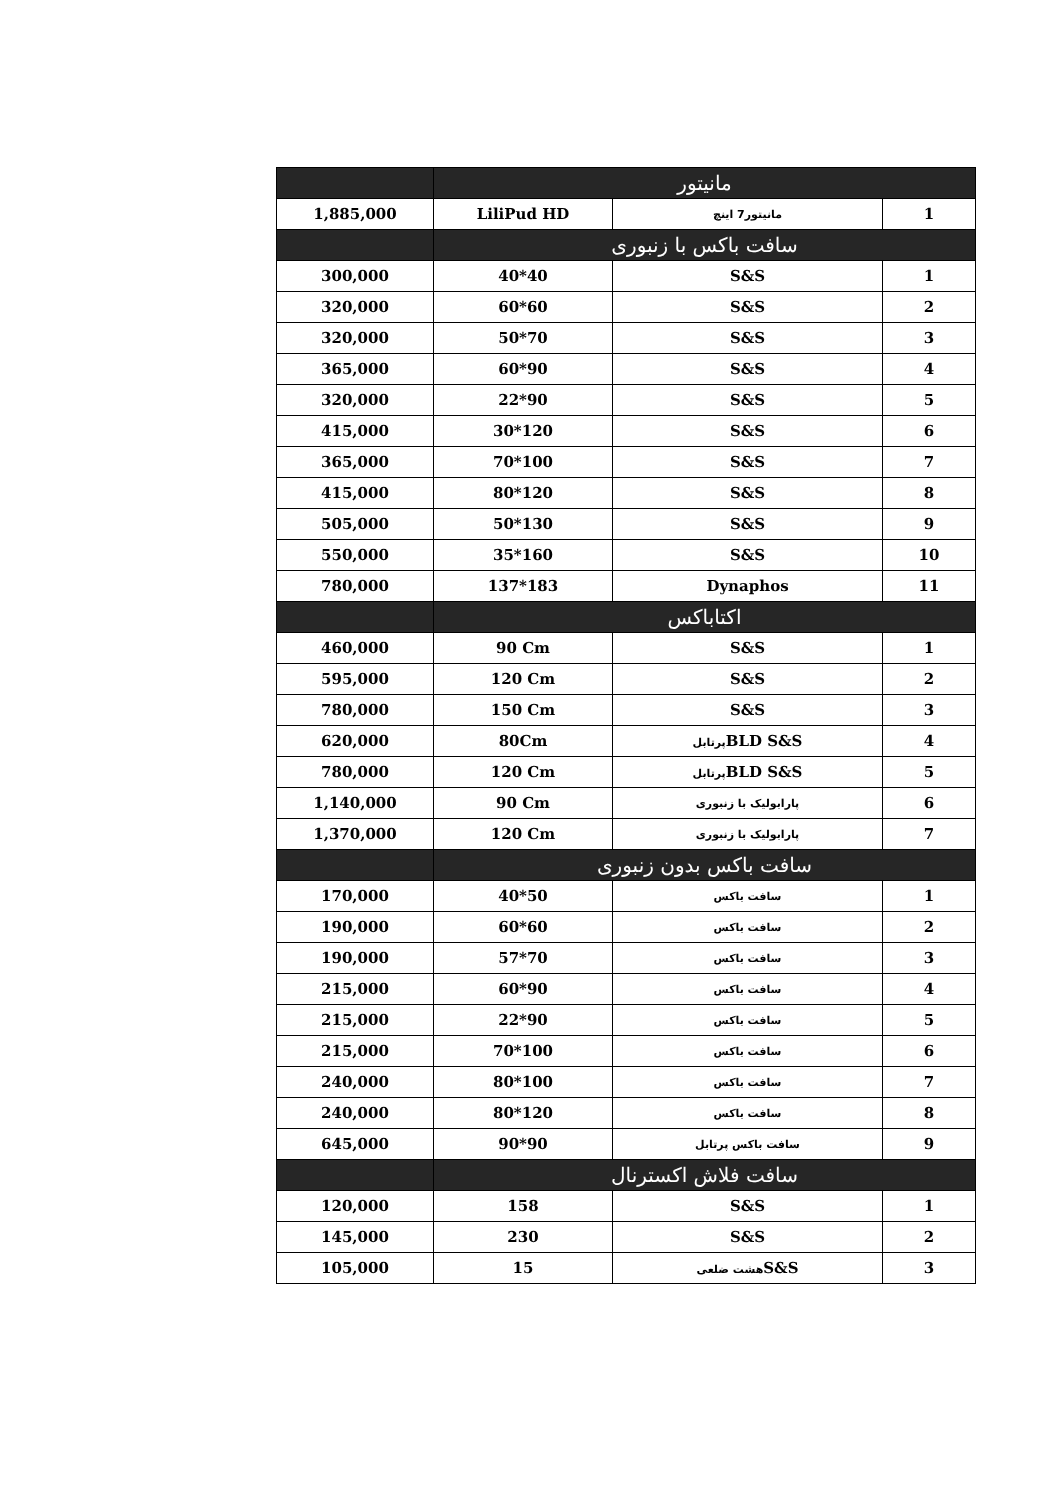| | مانیتور | | |
| --- | --- | --- | --- |
| 1,885,000 | LiliPud HD | مانیتور7 اینچ | 1 |
| | سافت باکس با زنبوری | | |
| 300,000 | 40*40 | S&S | 1 |
| 320,000 | 60*60 | S&S | 2 |
| 320,000 | 50*70 | S&S | 3 |
| 365,000 | 60*90 | S&S | 4 |
| 320,000 | 22*90 | S&S | 5 |
| 415,000 | 30*120 | S&S | 6 |
| 365,000 | 70*100 | S&S | 7 |
| 415,000 | 80*120 | S&S | 8 |
| 505,000 | 50*130 | S&S | 9 |
| 550,000 | 35*160 | S&S | 10 |
| 780,000 | 137*183 | Dynaphos | 11 |
| | اکتاباکس | | |
| 460,000 | 90 Cm | S&S | 1 |
| 595,000 | 120 Cm | S&S | 2 |
| 780,000 | 150 Cm | S&S | 3 |
| 620,000 | 80Cm | پرتابل BLD S&S | 4 |
| 780,000 | 120 Cm | پرتابل BLD S&S | 5 |
| 1,140,000 | 90 Cm | پارابولیک با زنبوری | 6 |
| 1,370,000 | 120 Cm | پارابولیک با زنبوری | 7 |
| | سافت باکس بدون زنبوری | | |
| 170,000 | 40*50 | سافت باکس | 1 |
| 190,000 | 60*60 | سافت باکس | 2 |
| 190,000 | 57*70 | سافت باکس | 3 |
| 215,000 | 60*90 | سافت باکس | 4 |
| 215,000 | 22*90 | سافت باکس | 5 |
| 215,000 | 70*100 | سافت باکس | 6 |
| 240,000 | 80*100 | سافت باکس | 7 |
| 240,000 | 80*120 | سافت باکس | 8 |
| 645,000 | 90*90 | سافت باکس پرتابل | 9 |
| | سافت فلاش اکسترنال | | |
| 120,000 | 158 | S&S | 1 |
| 145,000 | 230 | S&S | 2 |
| 105,000 | 15 | هشت ضلعی S&S | 3 |